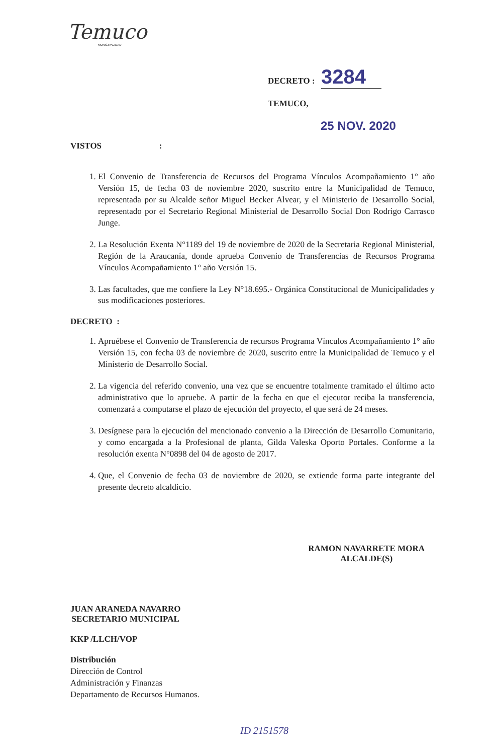Temuco
MUNICIPALIDAD
DECRETO : 3284
TEMUCO,
25 NOV. 2020
VISTOS :
1. El Convenio de Transferencia de Recursos del Programa Vínculos Acompañamiento 1° año Versión 15, de fecha 03 de noviembre 2020, suscrito entre la Municipalidad de Temuco, representada por su Alcalde señor Miguel Becker Alvear, y el Ministerio de Desarrollo Social, representado por el Secretario Regional Ministerial de Desarrollo Social Don Rodrigo Carrasco Junge.
2. La Resolución Exenta N°1189 del 19 de noviembre de 2020 de la Secretaria Regional Ministerial, Región de la Araucanía, donde aprueba Convenio de Transferencias de Recursos Programa Vínculos Acompañamiento 1° año Versión 15.
3. Las facultades, que me confiere la Ley N°18.695.- Orgánica Constitucional de Municipalidades y sus modificaciones posteriores.
DECRETO :
1. Apruébese el Convenio de Transferencia de recursos Programa Vínculos Acompañamiento 1° año Versión 15, con fecha 03 de noviembre de 2020, suscrito entre la Municipalidad de Temuco y el Ministerio de Desarrollo Social.
2. La vigencia del referido convenio, una vez que se encuentre totalmente tramitado el último acto administrativo que lo apruebe. A partir de la fecha en que el ejecutor reciba la transferencia, comenzará a computarse el plazo de ejecución del proyecto, el que será de 24 meses.
3. Desígnese para la ejecución del mencionado convenio a la Dirección de Desarrollo Comunitario, y como encargada a la Profesional de planta, Gilda Valeska Oporto Portales. Conforme a la resolución exenta N°0898 del 04 de agosto de 2017.
4. Que, el Convenio de fecha 03 de noviembre de 2020, se extiende forma parte integrante del presente decreto alcaldicio.
JUAN ARANEDA NAVARRO
SECRETARIO MUNICIPAL
RAMON NAVARRETE MORA
ALCALDE(S)
KKP /LLCH/VOP
Distribución
Dirección de Control
Administración y Finanzas
Departamento de Recursos Humanos.
ID 2151578